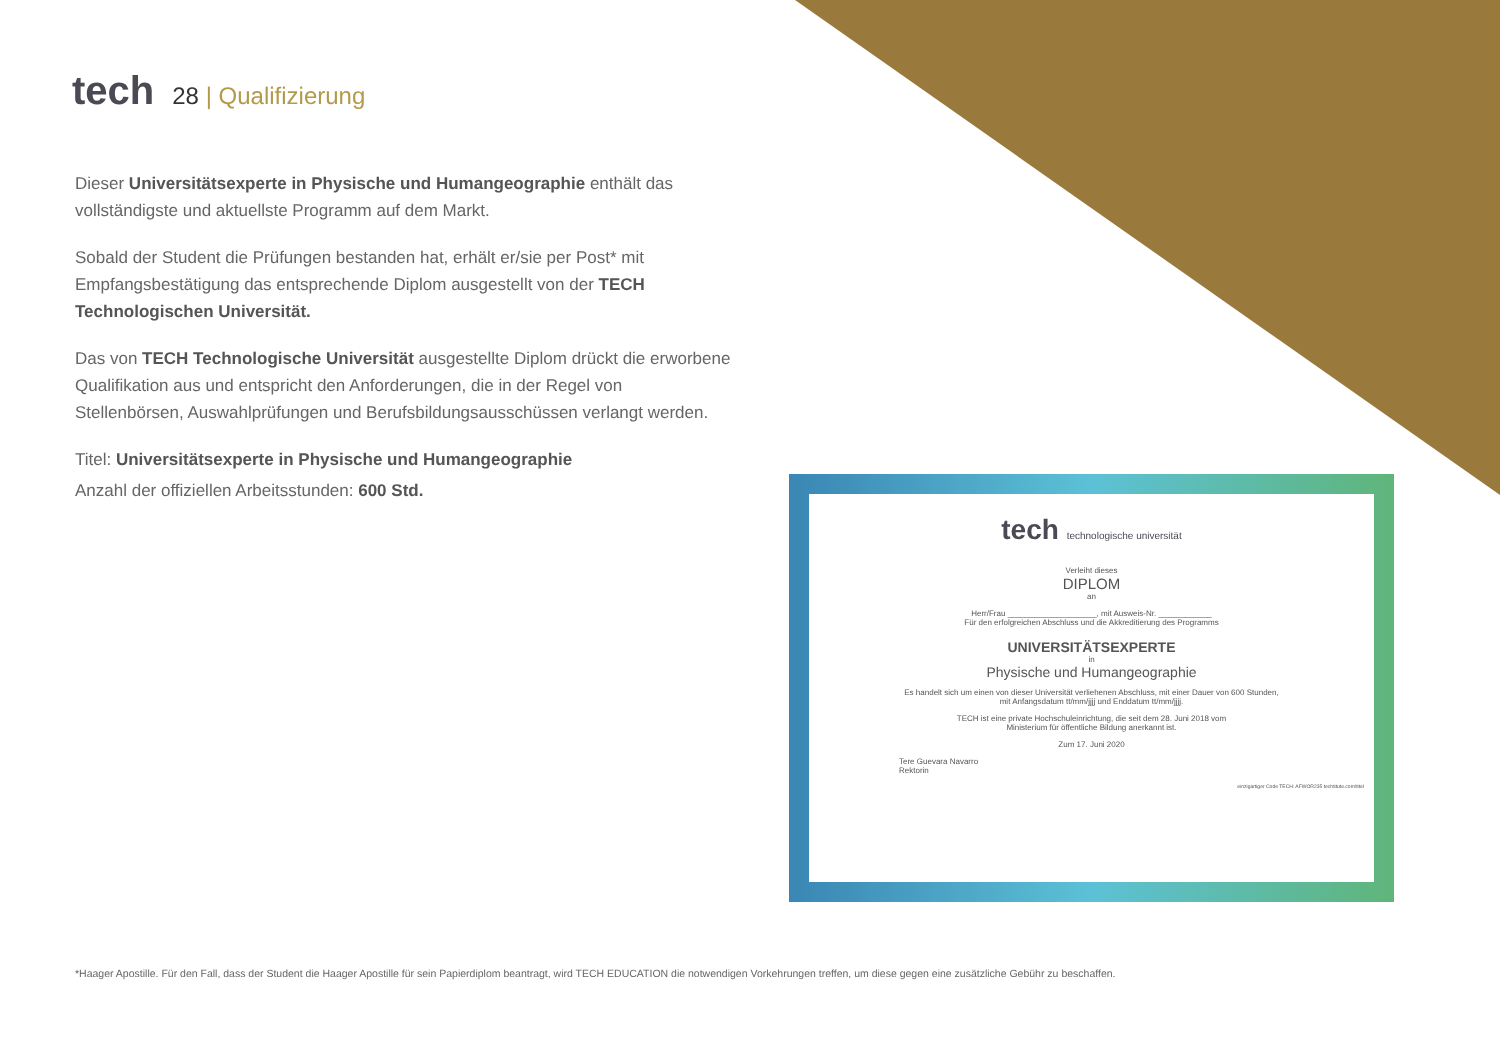tech 28 | Qualifizierung
Dieser Universitätsexperte in Physische und Humangeographie enthält das vollständigste und aktuellste Programm auf dem Markt.
Sobald der Student die Prüfungen bestanden hat, erhält er/sie per Post* mit Empfangsbestätigung das entsprechende Diplom ausgestellt von der TECH Technologischen Universität.
Das von TECH Technologische Universität ausgestellte Diplom drückt die erworbene Qualifikation aus und entspricht den Anforderungen, die in der Regel von Stellenbörsen, Auswahlprüfungen und Berufsbildungsausschüssen verlangt werden.
Titel: Universitätsexperte in Physische und Humangeographie
Anzahl der offiziellen Arbeitsstunden: 600 Std.
tech technologische universität
Verleiht dieses
DIPLOM
an
Herr/Frau ____________________, mit Ausweis-Nr. ____________
Für den erfolgreichen Abschluss und die Akkreditierung des Programms
UNIVERSITÄTSEXPERTE
in
Physische und Humangeographie
Es handelt sich um einen von dieser Universität verliehenen Abschluss, mit einer Dauer von 600 Stunden,
mit Anfangsdatum tt/mm/jjjj und Enddatum tt/mm/jjjj.
TECH ist eine private Hochschuleinrichtung, die seit dem 28. Juni 2018 vom
Ministerium für öffentliche Bildung anerkannt ist.
Zum 17. Juni 2020
Tere Guevara Navarro
Rektorin
einzigartiger Code TECH: AFWOR235 techtitute.com/titel
*Haager Apostille. Für den Fall, dass der Student die Haager Apostille für sein Papierdiplom beantragt, wird TECH EDUCATION die notwendigen Vorkehrungen treffen, um diese gegen eine zusätzliche Gebühr zu beschaffen.